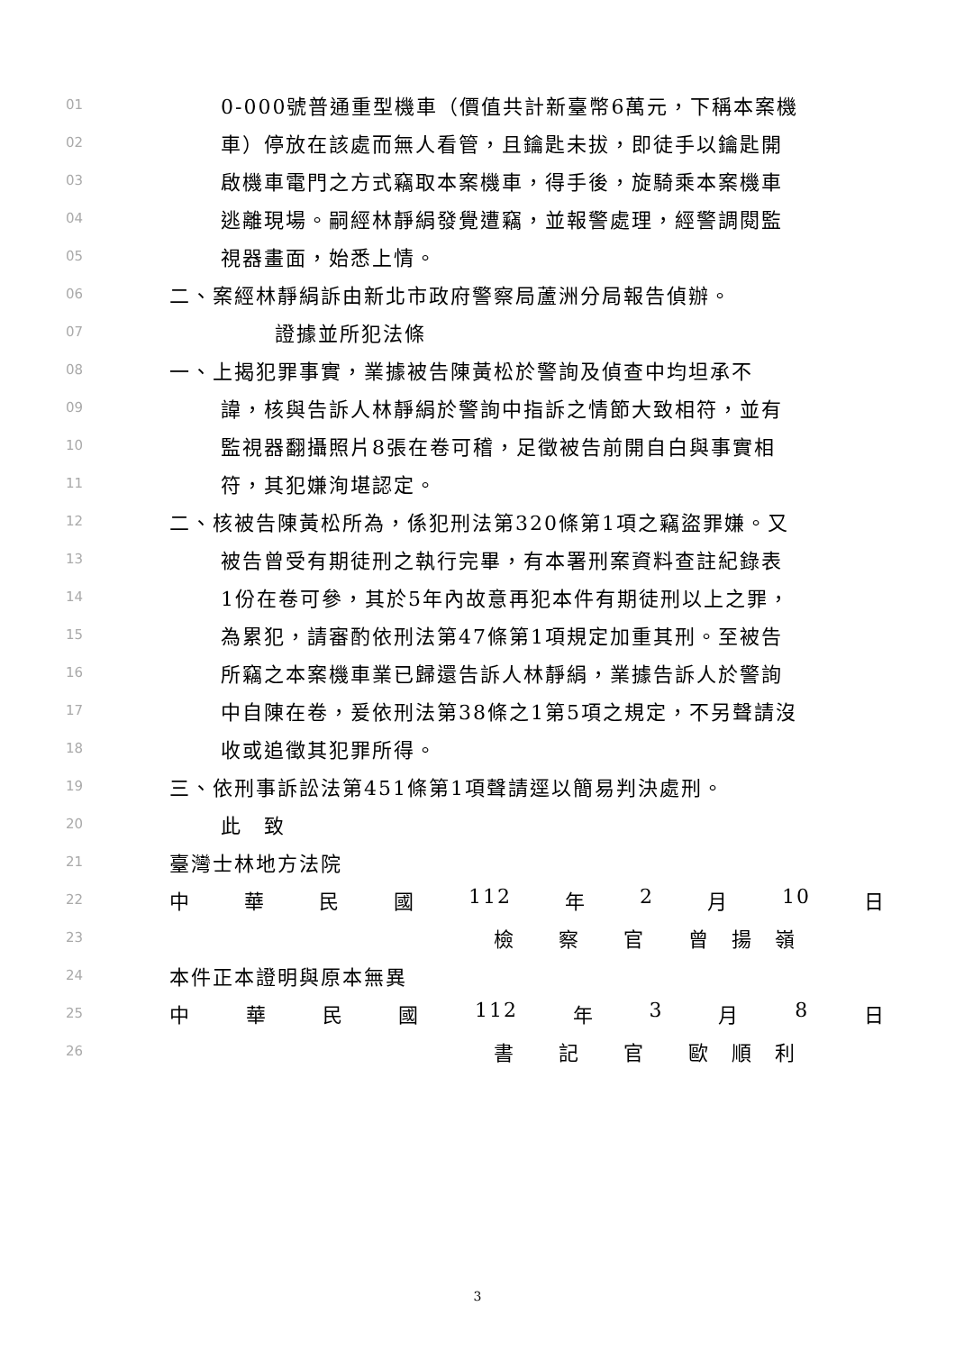01 0-000號普通重型機車（價值共計新臺幣6萬元，下稱本案機
02 車）停放在該處而無人看管，且鑰匙未拔，即徒手以鑰匙開
03 啟機車電門之方式竊取本案機車，得手後，旋騎乘本案機車
04 逃離現場。嗣經林靜絹發覺遭竊，並報警處理，經警調閱監
05 視器畫面，始悉上情。
06 二、案經林靜絹訴由新北市政府警察局蘆洲分局報告偵辦。
07 證據並所犯法條
08 一、上揭犯罪事實，業據被告陳黃松於警詢及偵查中均坦承不
09 諱，核與告訴人林靜絹於警詢中指訴之情節大致相符，並有
10 監視器翻攝照片8張在卷可稽，足徵被告前開自白與事實相
11 符，其犯嫌洵堪認定。
12 二、核被告陳黃松所為，係犯刑法第320條第1項之竊盜罪嫌。又
13 被告曾受有期徒刑之執行完畢，有本署刑案資料查註紀錄表
14 1份在卷可參，其於5年內故意再犯本件有期徒刑以上之罪，
15 為累犯，請審酌依刑法第47條第1項規定加重其刑。至被告
16 所竊之本案機車業已歸還告訴人林靜絹，業據告訴人於警詢
17 中自陳在卷，爰依刑法第38條之1第5項之規定，不另聲請沒
18 收或追徵其犯罪所得。
19 三、依刑事訴訟法第451條第1項聲請逕以簡易判決處刑。
20 此　致
21 臺灣士林地方法院
22 中 華 民 國 112 年 2 月 10 日
23 檢　　察　　官　　曾　揚　嶺
24 本件正本證明與原本無異
25 中 華 民 國 112 年 3 月 8 日
26 書　　記　　官　　歐　順　利
3